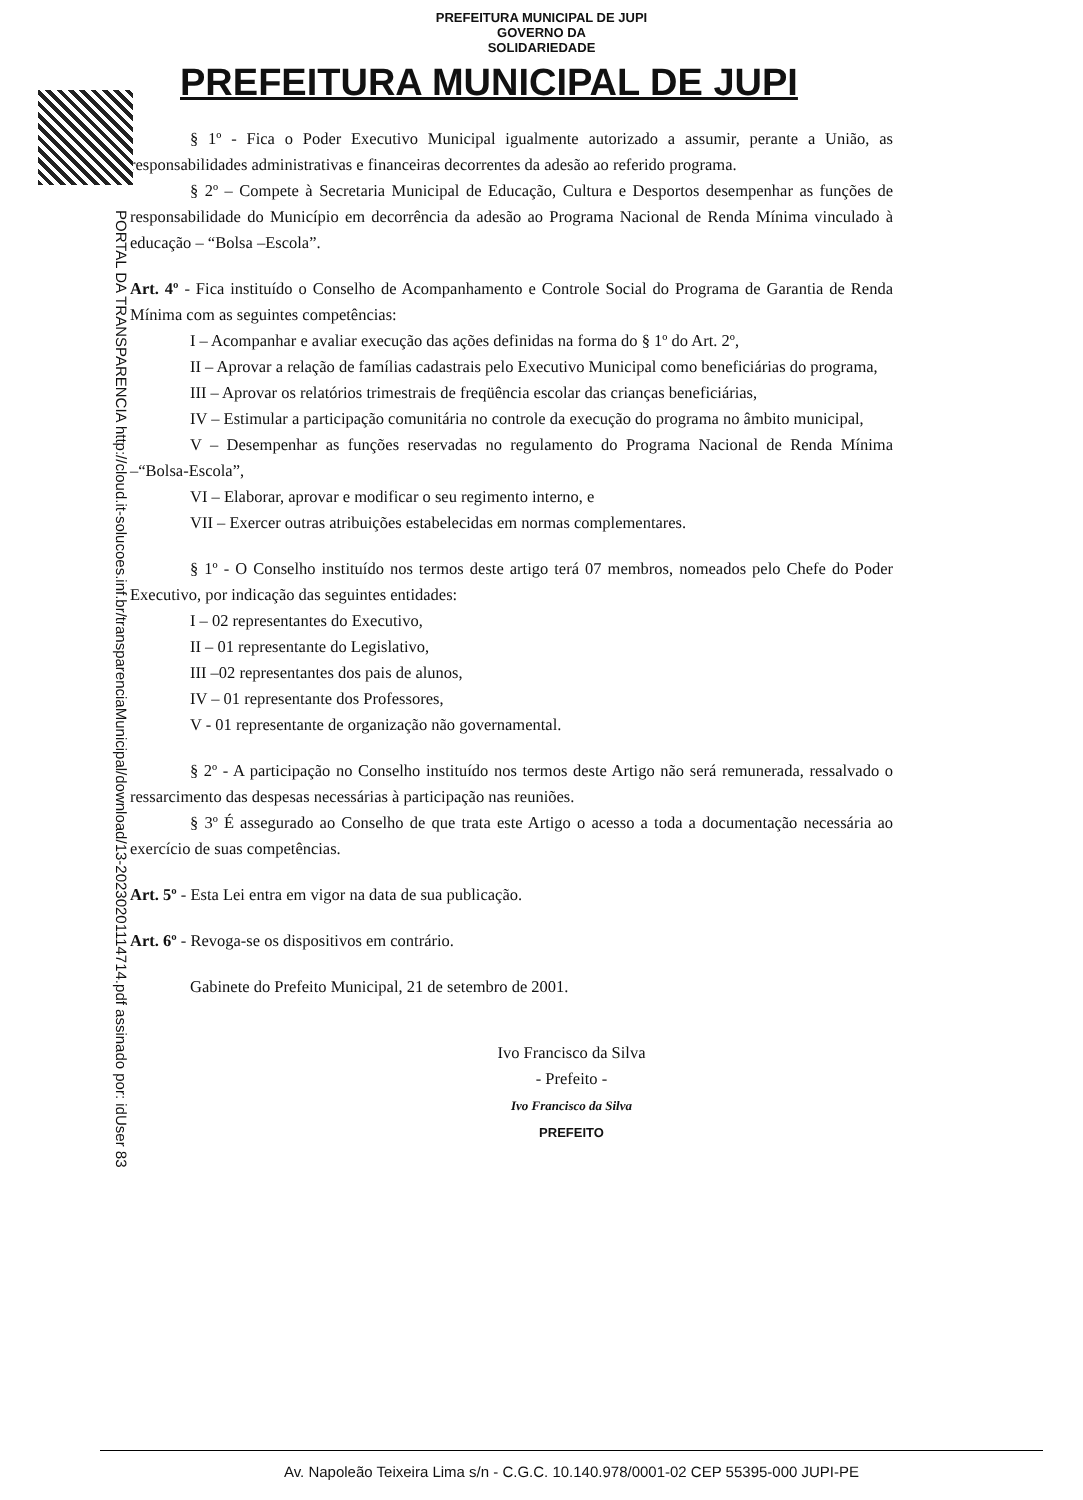PORTAL DA TRANSPARENCIA http://cloud.it-solucoes.inf.br/transparenciaMunicipal/download/13-20230201114714.pdf assinado por: idUser 83
PREFEITURA MUNICIPAL DE JUPI
GOVERNO DA
SOLIDARIEDADE
PREFEITURA MUNICIPAL DE JUPI
§ 1º - Fica o Poder Executivo Municipal igualmente autorizado a assumir, perante a União, as responsabilidades administrativas e financeiras decorrentes da adesão ao referido programa.
§ 2º – Compete à Secretaria Municipal de Educação, Cultura e Desportos desempenhar as funções de responsabilidade do Município em decorrência da adesão ao Programa Nacional de Renda Mínima vinculado à educação – “Bolsa –Escola”.
Art. 4º - Fica instituído o Conselho de Acompanhamento e Controle Social do Programa de Garantia de Renda Mínima com as seguintes competências:
I – Acompanhar e avaliar execução das ações definidas na forma do § 1º do Art. 2º,
II – Aprovar a relação de famílias cadastrais pelo Executivo Municipal como beneficiárias do programa,
III – Aprovar os relatórios trimestrais de freqüência escolar das crianças beneficiárias,
IV – Estimular a participação comunitária no controle da execução do programa no âmbito municipal,
V – Desempenhar as funções reservadas no regulamento do Programa Nacional de Renda Mínima –“Bolsa-Escola”,
VI – Elaborar, aprovar e modificar o seu regimento interno, e
VII – Exercer outras atribuições estabelecidas em normas complementares.
§ 1º - O Conselho instituído nos termos deste artigo terá 07 membros, nomeados pelo Chefe do Poder Executivo, por indicação das seguintes entidades:
I – 02 representantes do Executivo,
II – 01 representante do Legislativo,
III –02 representantes dos pais de alunos,
IV – 01 representante dos Professores,
V - 01 representante de organização não governamental.
§ 2º - A participação no Conselho instituído nos termos deste Artigo não será remunerada, ressalvado o ressarcimento das despesas necessárias à participação nas reuniões.
§ 3º É assegurado ao Conselho de que trata este Artigo o acesso a toda a documentação necessária ao exercício de suas competências.
Art. 5º - Esta Lei entra em vigor na data de sua publicação.
Art. 6º - Revoga-se os dispositivos em contrário.
Gabinete do Prefeito Municipal, 21 de setembro de 2001.
Ivo Francisco da Silva
- Prefeito -
Ivo Francisco da Silva
PREFEITO
Av. Napoleão Teixeira Lima s/n - C.G.C. 10.140.978/0001-02 CEP 55395-000 JUPI-PE